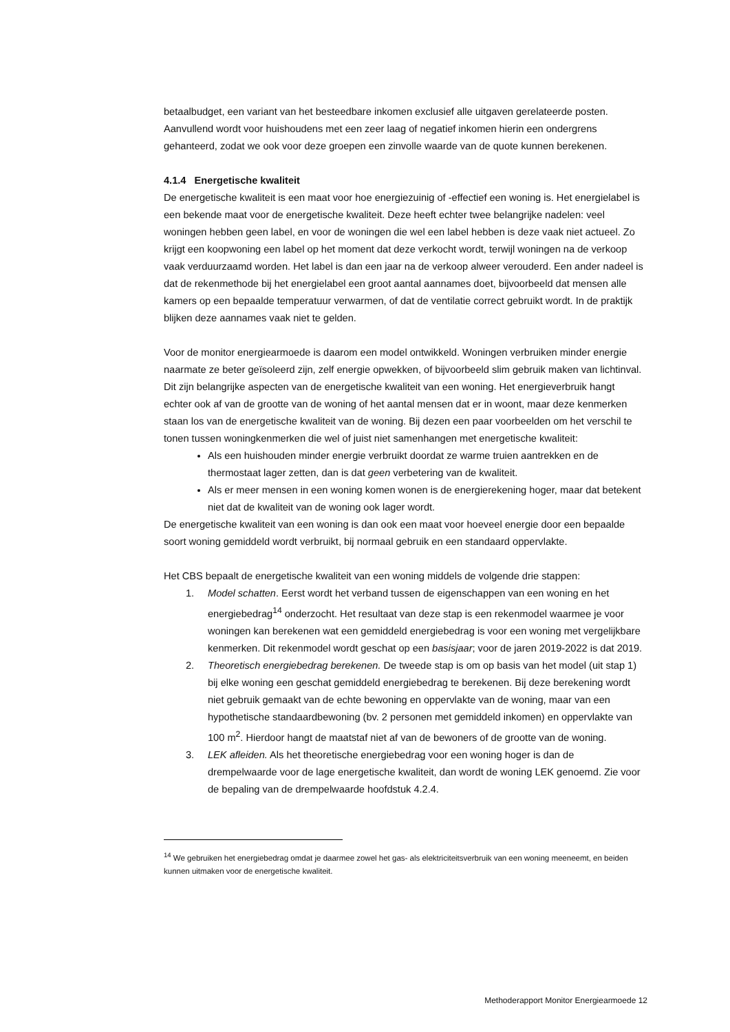betaalbudget, een variant van het besteedbare inkomen exclusief alle uitgaven gerelateerde posten. Aanvullend wordt voor huishoudens met een zeer laag of negatief inkomen hierin een ondergrens gehanteerd, zodat we ook voor deze groepen een zinvolle waarde van de quote kunnen berekenen.
4.1.4 Energetische kwaliteit
De energetische kwaliteit is een maat voor hoe energiezuinig of -effectief een woning is. Het energielabel is een bekende maat voor de energetische kwaliteit. Deze heeft echter twee belangrijke nadelen: veel woningen hebben geen label, en voor de woningen die wel een label hebben is deze vaak niet actueel. Zo krijgt een koopwoning een label op het moment dat deze verkocht wordt, terwijl woningen na de verkoop vaak verduurzaamd worden. Het label is dan een jaar na de verkoop alweer verouderd. Een ander nadeel is dat de rekenmethode bij het energielabel een groot aantal aannames doet, bijvoorbeeld dat mensen alle kamers op een bepaalde temperatuur verwarmen, of dat de ventilatie correct gebruikt wordt. In de praktijk blijken deze aannames vaak niet te gelden.
Voor de monitor energiearmoede is daarom een model ontwikkeld. Woningen verbruiken minder energie naarmate ze beter geïsoleerd zijn, zelf energie opwekken, of bijvoorbeeld slim gebruik maken van lichtinval. Dit zijn belangrijke aspecten van de energetische kwaliteit van een woning. Het energieverbruik hangt echter ook af van de grootte van de woning of het aantal mensen dat er in woont, maar deze kenmerken staan los van de energetische kwaliteit van de woning. Bij dezen een paar voorbeelden om het verschil te tonen tussen woningkenmerken die wel of juist niet samenhangen met energetische kwaliteit:
Als een huishouden minder energie verbruikt doordat ze warme truien aantrekken en de thermostaat lager zetten, dan is dat geen verbetering van de kwaliteit.
Als er meer mensen in een woning komen wonen is de energierekening hoger, maar dat betekent niet dat de kwaliteit van de woning ook lager wordt.
De energetische kwaliteit van een woning is dan ook een maat voor hoeveel energie door een bepaalde soort woning gemiddeld wordt verbruikt, bij normaal gebruik en een standaard oppervlakte.
Het CBS bepaalt de energetische kwaliteit van een woning middels de volgende drie stappen:
1. Model schatten. Eerst wordt het verband tussen de eigenschappen van een woning en het energiebedrag<sup>14</sup> onderzocht. Het resultaat van deze stap is een rekenmodel waarmee je voor woningen kan berekenen wat een gemiddeld energiebedrag is voor een woning met vergelijkbare kenmerken. Dit rekenmodel wordt geschat op een basisjaar; voor de jaren 2019-2022 is dat 2019.
2. Theoretisch energiebedrag berekenen. De tweede stap is om op basis van het model (uit stap 1) bij elke woning een geschat gemiddeld energiebedrag te berekenen. Bij deze berekening wordt niet gebruik gemaakt van de echte bewoning en oppervlakte van de woning, maar van een hypothetische standaardbewoning (bv. 2 personen met gemiddeld inkomen) en oppervlakte van 100 m<sup>2</sup>. Hierdoor hangt de maatstaf niet af van de bewoners of de grootte van de woning.
3. LEK afleiden. Als het theoretische energiebedrag voor een woning hoger is dan de drempelwaarde voor de lage energetische kwaliteit, dan wordt de woning LEK genoemd. Zie voor de bepaling van de drempelwaarde hoofdstuk 4.2.4.
<sup>14</sup> We gebruiken het energiebedrag omdat je daarmee zowel het gas- als elektriciteitsverbruik van een woning meeneemt, en beiden kunnen uitmaken voor de energetische kwaliteit.
Methoderapport Monitor Energiearmoede 12